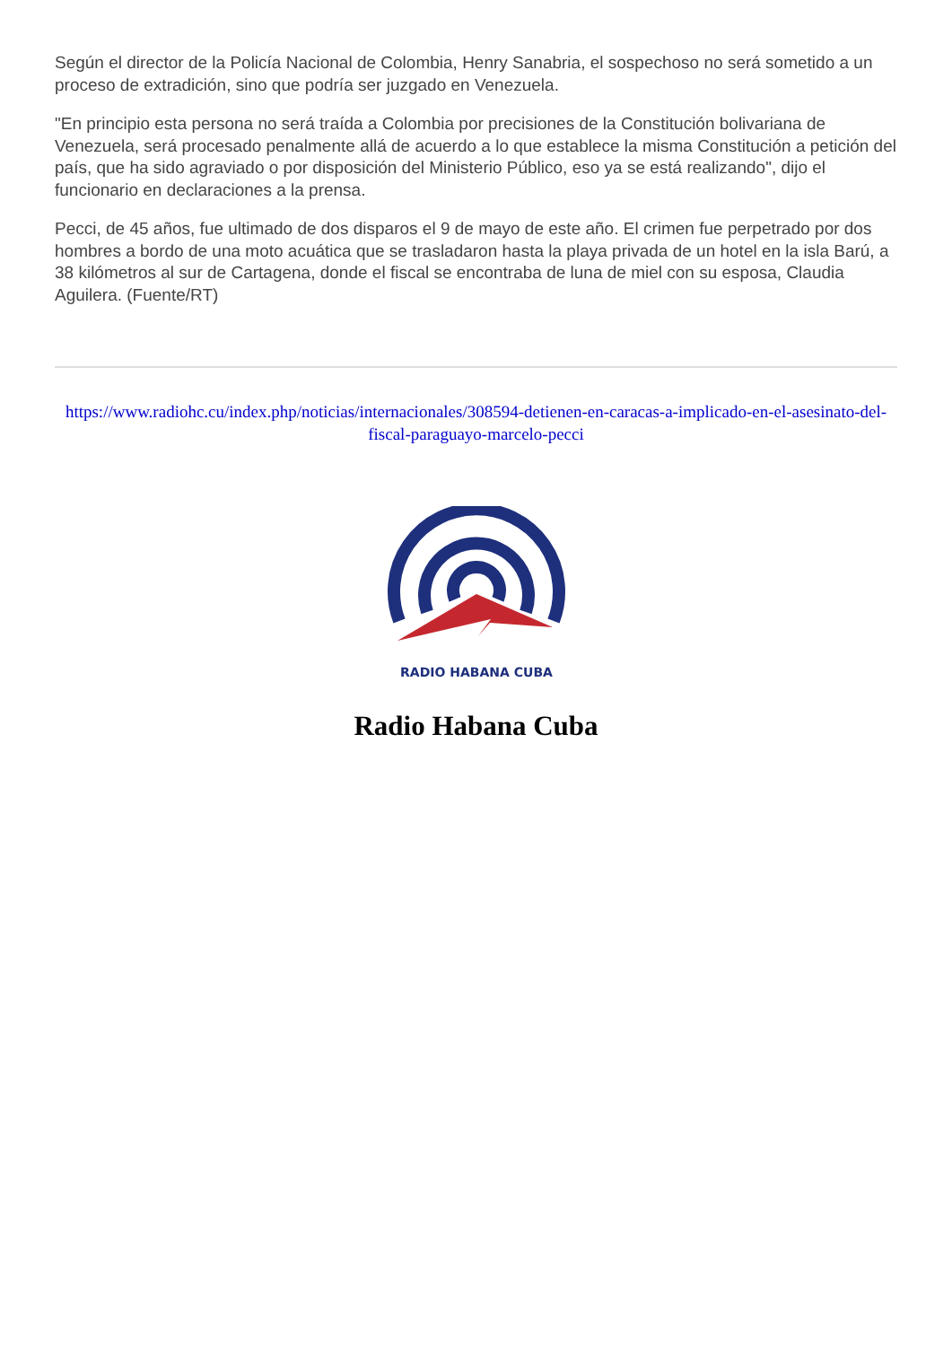Según el director de la Policía Nacional de Colombia, Henry Sanabria, el sospechoso no será sometido a un proceso de extradición, sino que podría ser juzgado en Venezuela.
"En principio esta persona no será traída a Colombia por precisiones de la Constitución bolivariana de Venezuela, será procesado penalmente allá de acuerdo a lo que establece la misma Constitución a petición del país, que ha sido agraviado o por disposición del Ministerio Público, eso ya se está realizando", dijo el funcionario en declaraciones a la prensa.
Pecci, de 45 años, fue ultimado de dos disparos el 9 de mayo de este año. El crimen fue perpetrado por dos hombres a bordo de una moto acuática que se trasladaron hasta la playa privada de un hotel en la isla Barú, a 38 kilómetros al sur de Cartagena, donde el fiscal se encontraba de luna de miel con su esposa, Claudia Aguilera. (Fuente/RT)
https://www.radiohc.cu/index.php/noticias/internacionales/308594-detienen-en-caracas-a-implicado-en-el-asesinato-del-fiscal-paraguayo-marcelo-pecci
RADIO HABANA CUBA
Radio Habana Cuba